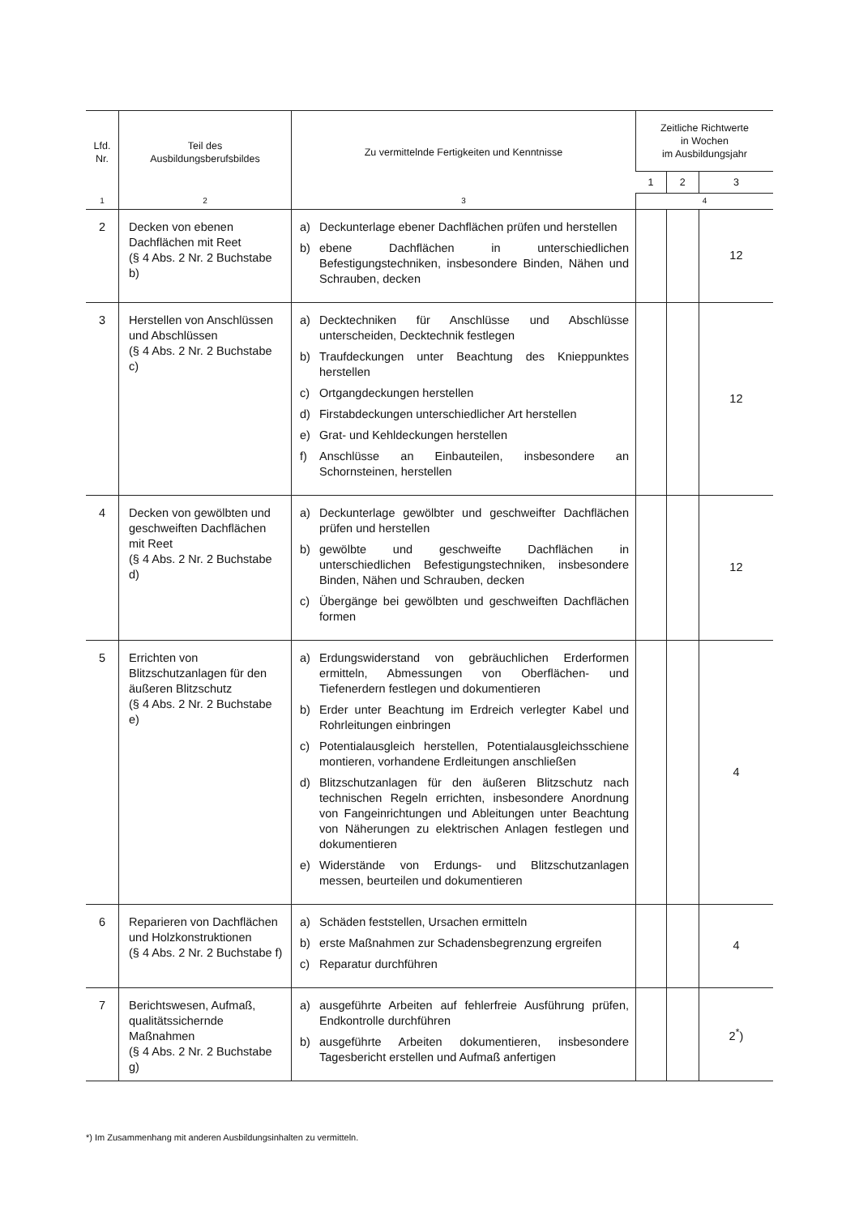| Lfd. Nr. | Teil des Ausbildungsberufsbildes | Zu vermittelnde Fertigkeiten und Kenntnisse | Zeitliche Richtwerte in Wochen im Ausbildungsjahr | | |
| --- | --- | --- | --- | --- | --- |
| | | | 1 | 2 | 3 |
| 1 | 2 | 3 | 4 | | |
| 2 | Decken von ebenen Dachflächen mit Reet (§ 4 Abs. 2 Nr. 2 Buchstabe b) | a) Deckunterlage ebener Dachflächen prüfen und herstellen b) ebene Dachflächen in unterschiedlichen Befestigungstechniken, insbesondere Binden, Nähen und Schrauben, decken | | | 12 |
| 3 | Herstellen von Anschlüssen und Abschlüssen (§ 4 Abs. 2 Nr. 2 Buchstabe c) | a) Decktechniken für Anschlüsse und Abschlüsse unterscheiden, Decktechnik festlegen b) Traufdeckungen unter Beachtung des Knieppunktes herstellen c) Ortgangdeckungen herstellen d) Firstabdeckungen unterschiedlicher Art herstellen e) Grat- und Kehldeckungen herstellen f) Anschlüsse an Einbauteilen, insbesondere an Schornsteinen, herstellen | | | 12 |
| 4 | Decken von gewölbten und geschweiften Dachflächen mit Reet (§ 4 Abs. 2 Nr. 2 Buchstabe d) | a) Deckunterlage gewölbter und geschweifter Dachflächen prüfen und herstellen b) gewölbte und geschweifte Dachflächen in unterschiedlichen Befestigungstechniken, insbesondere Binden, Nähen und Schrauben, decken c) Übergänge bei gewölbten und geschweiften Dachflächen formen | | | 12 |
| 5 | Errichten von Blitzschutzanlagen für den äußeren Blitzschutz (§ 4 Abs. 2 Nr. 2 Buchstabe e) | a) Erdungswiderstand von gebräuchlichen Erderformen ermitteln, Abmessungen von Oberflächen- und Tiefenerdern festlegen und dokumentieren b) Erder unter Beachtung im Erdreich verlegter Kabel und Rohrleitungen einbringen c) Potentialausgleich herstellen, Potentialausgleichsschiene montieren, vorhandene Erdleitungen anschließen d) Blitzschutzanlagen für den äußeren Blitzschutz nach technischen Regeln errichten, insbesondere Anordnung von Fangeinrichtungen und Ableitungen unter Beachtung von Näherungen zu elektrischen Anlagen festlegen und dokumentieren e) Widerstände von Erdungs- und Blitzschutzanlagen messen, beurteilen und dokumentieren | | | 4 |
| 6 | Reparieren von Dachflächen und Holzkonstruktionen (§ 4 Abs. 2 Nr. 2 Buchstabe f) | a) Schäden feststellen, Ursachen ermitteln b) erste Maßnahmen zur Schadensbegrenzung ergreifen c) Reparatur durchführen | | | 4 |
| 7 | Berichtswesen, Aufmaß, qualitätssichernde Maßnahmen (§ 4 Abs. 2 Nr. 2 Buchstabe g) | a) ausgeführte Arbeiten auf fehlerfreie Ausführung prüfen, Endkontrolle durchführen b) ausgeführte Arbeiten dokumentieren, insbesondere Tagesbericht erstellen und Aufmaß anfertigen | | | 2<sup>*</sup>) |
*) Im Zusammenhang mit anderen Ausbildungsinhalten zu vermitteln.